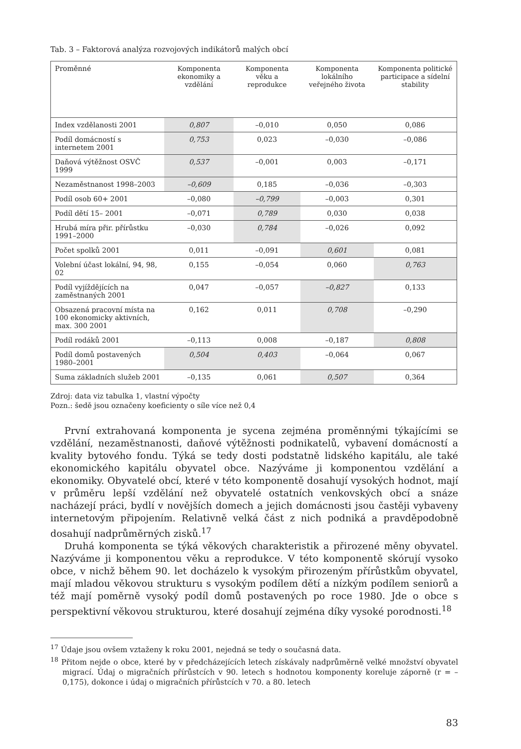Tab. 3 – Faktorová analýza rozvojových indikátorů malých obcí
| Proměnné | Komponenta ekonomiky a vzdělání | Komponenta věku a reprodukce | Komponenta lokálního veřejného života | Komponenta politické participace a sídelní stability |
| --- | --- | --- | --- | --- |
| Index vzdělanosti 2001 | 0,807 | –0,010 | 0,050 | 0,086 |
| Podíl domácností s internetem 2001 | 0,753 | 0,023 | –0,030 | –0,086 |
| Daňová výtěžnost OSVČ 1999 | 0,537 | –0,001 | 0,003 | –0,171 |
| Nezaměstnanost 1998–2003 | –0,609 | 0,185 | –0,036 | –0,303 |
| Podíl osob 60+ 2001 | –0,080 | –0,799 | –0,003 | 0,301 |
| Podíl dětí 15– 2001 | –0,071 | 0,789 | 0,030 | 0,038 |
| Hrubá míra přir. přírůstku 1991–2000 | –0,030 | 0,784 | –0,026 | 0,092 |
| Počet spolků 2001 | 0,011 | –0,091 | 0,601 | 0,081 |
| Volební účast lokální, 94, 98, 02 | 0,155 | –0,054 | 0,060 | 0,763 |
| Podíl vyjíždějících na zaměstnaných 2001 | 0,047 | –0,057 | –0,827 | 0,133 |
| Obsazená pracovní místa na 100 ekonomicky aktivních, max. 300 2001 | 0,162 | 0,011 | 0,708 | –0,290 |
| Podíl rodáků 2001 | –0,113 | 0,008 | –0,187 | 0,808 |
| Podíl domů postavených 1980–2001 | 0,504 | 0,403 | –0,064 | 0,067 |
| Suma základních služeb 2001 | –0,135 | 0,061 | 0,507 | 0,364 |
Zdroj: data viz tabulka 1, vlastní výpočty
Pozn.: šedě jsou označeny koeficienty o síle více než 0,4
První extrahovaná komponenta je sycena zejména proměnnými týkajícími se vzdělání, nezaměstnanosti, daňové výtěžnosti podnikatelů, vybavení domácností a kvality bytového fondu. Týká se tedy dosti podstatně lidského kapitálu, ale také ekonomického kapitálu obyvatel obce. Nazýváme ji komponentou vzdělání a ekonomiky. Obyvatelé obcí, které v této komponentě dosahují vysokých hodnot, mají v průměru lepší vzdělání než obyvatelé ostatních venkovských obcí a snáze nacházejí práci, bydlí v novějších domech a jejich domácnosti jsou častěji vybaveny internetovým připojením. Relativně velká část z nich podniká a pravděpodobně dosahují nadprůměrných zisků.<sup>17</sup>
Druhá komponenta se týká věkových charakteristik a přirozené měny obyvatel. Nazýváme ji komponentou věku a reprodukce. V této komponentě skórují vysoko obce, v nichž během 90. let docházelo k vysokým přirozeným přírůstkům obyvatel, mají mladou věkovou strukturu s vysokým podílem dětí a nízkým podílem seniorů a též mají poměrně vysoký podíl domů postavených po roce 1980. Jde o obce s perspektivní věkovou strukturou, které dosahují zejména díky vysoké porodnosti.<sup>18</sup>
<sup>17</sup> Údaje jsou ovšem vztaženy k roku 2001, nejedná se tedy o současná data.
<sup>18</sup> Přitom nejde o obce, které by v předcházejících letech získávaly nadprůměrně velké množství obyvatel migrací. Údaj o migračních přírůstcích v 90. letech s hodnotou komponenty koreluje záporně (r = –0,175), dokonce i údaj o migračních přírůstcích v 70. a 80. letech
83